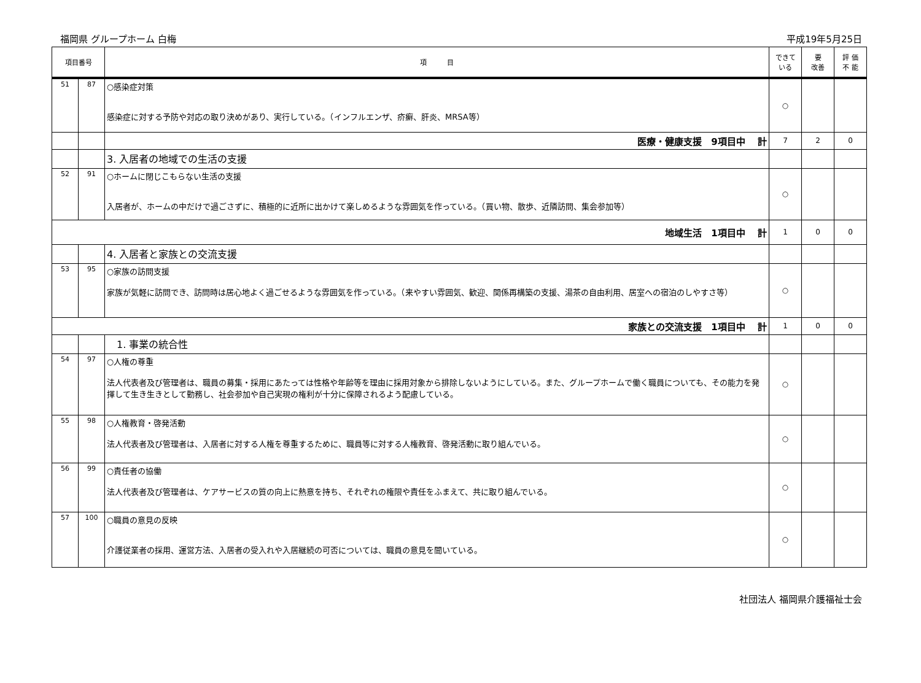福岡県 グループホーム 白梅 平成19年5月25日
| 項目番号 | | 項 目 | できて いる | 要 改善 | 評 価 不 能 |
| --- | --- | --- | --- | --- | --- |
| 51 | 87 | ○感染症対策 感染症に対する予防や対応の取り決めがあり、実行している。（インフルエンザ、疥癬、肝炎、MRSA等） | ○ | | |
| | | 医療・健康支援 9項目中 計 | 7 | 2 | 0 |
| | | 3. 入居者の地域での生活の支援 | | | |
| 52 | 91 | ○ホームに閉じこもらない生活の支援 入居者が、ホームの中だけで過ごさずに、積極的に近所に出かけて楽しめるような雰囲気を作っている。（買い物、散歩、近隣訪問、集会参加等） | ○ | | |
| 地域生活 1項目中 計 | | | 1 | 0 | 0 |
| | | 4. 入居者と家族との交流支援 | | | |
| 53 | 95 | ○家族の訪問支援 家族が気軽に訪問でき、訪問時は居心地よく過ごせるような雰囲気を作っている。（来やすい雰囲気、歓迎、関係再構築の支援、湯茶の自由利用、居室への宿泊のしやすさ等） | ○ | | |
| 家族との交流支援 1項目中 計 | | | 1 | 0 | 0 |
| | | 1. 事業の統合性 | | | |
| 54 | 97 | ○人権の尊重 法人代表者及び管理者は、職員の募集・採用にあたっては性格や年齢等を理由に採用対象から排除しないようにしている。また、グループホームで働く職員についても、その能力を発揮して生き生きとして勤務し、社会参加や自己実現の権利が十分に保障されるよう配慮している。 | ○ | | |
| 55 | 98 | ○人権教育・啓発活動 法人代表者及び管理者は、入居者に対する人権を尊重するために、職員等に対する人権教育、啓発活動に取り組んでいる。 | ○ | | |
| 56 | 99 | ○責任者の協働 法人代表者及び管理者は、ケアサービスの質の向上に熱意を持ち、それぞれの権限や責任をふまえて、共に取り組んでいる。 | ○ | | |
| 57 | 100 | ○職員の意見の反映 介護従業者の採用、運営方法、入居者の受入れや入居継続の可否については、職員の意見を聞いている。 | ○ | | |
社団法人 福岡県介護福祉士会